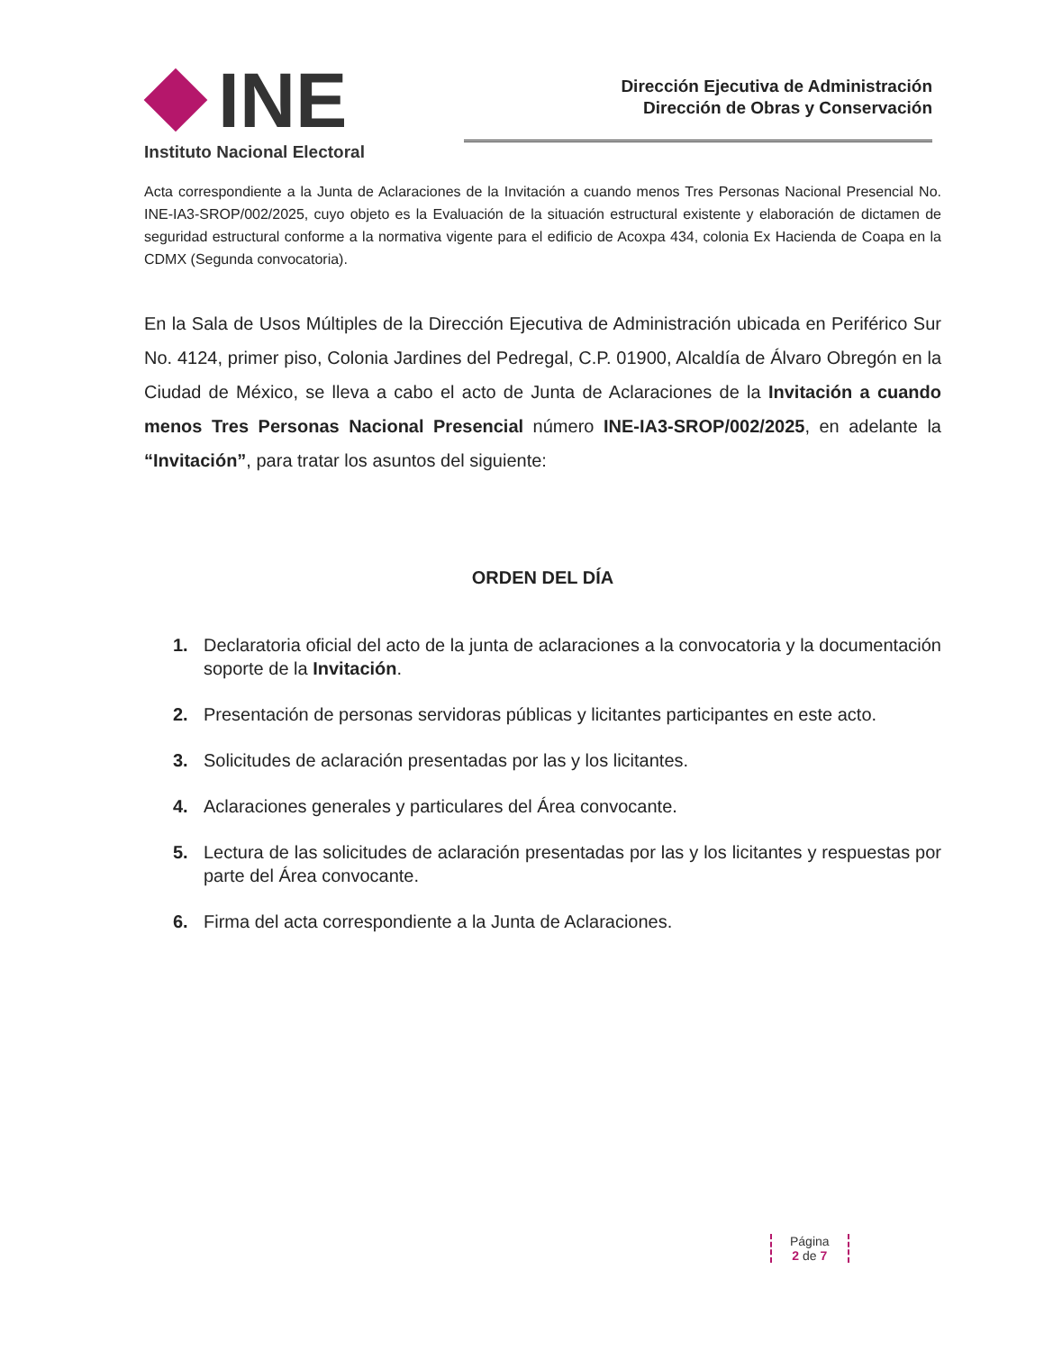INE
Instituto Nacional Electoral
Dirección Ejecutiva de Administración
Dirección de Obras y Conservación
Acta correspondiente a la Junta de Aclaraciones de la Invitación a cuando menos Tres Personas Nacional Presencial No. INE-IA3-SROP/002/2025, cuyo objeto es la Evaluación de la situación estructural existente y elaboración de dictamen de seguridad estructural conforme a la normativa vigente para el edificio de Acoxpa 434, colonia Ex Hacienda de Coapa en la CDMX (Segunda convocatoria).
En la Sala de Usos Múltiples de la Dirección Ejecutiva de Administración ubicada en Periférico Sur No. 4124, primer piso, Colonia Jardines del Pedregal, C.P. 01900, Alcaldía de Álvaro Obregón en la Ciudad de México, se lleva a cabo el acto de Junta de Aclaraciones de la Invitación a cuando menos Tres Personas Nacional Presencial número INE-IA3-SROP/002/2025, en adelante la “Invitación”, para tratar los asuntos del siguiente:
ORDEN DEL DÍA
1. Declaratoria oficial del acto de la junta de aclaraciones a la convocatoria y la documentación soporte de la Invitación.
2. Presentación de personas servidoras públicas y licitantes participantes en este acto.
3. Solicitudes de aclaración presentadas por las y los licitantes.
4. Aclaraciones generales y particulares del Área convocante.
5. Lectura de las solicitudes de aclaración presentadas por las y los licitantes y respuestas por parte del Área convocante.
6. Firma del acta correspondiente a la Junta de Aclaraciones.
Página
2 de 7